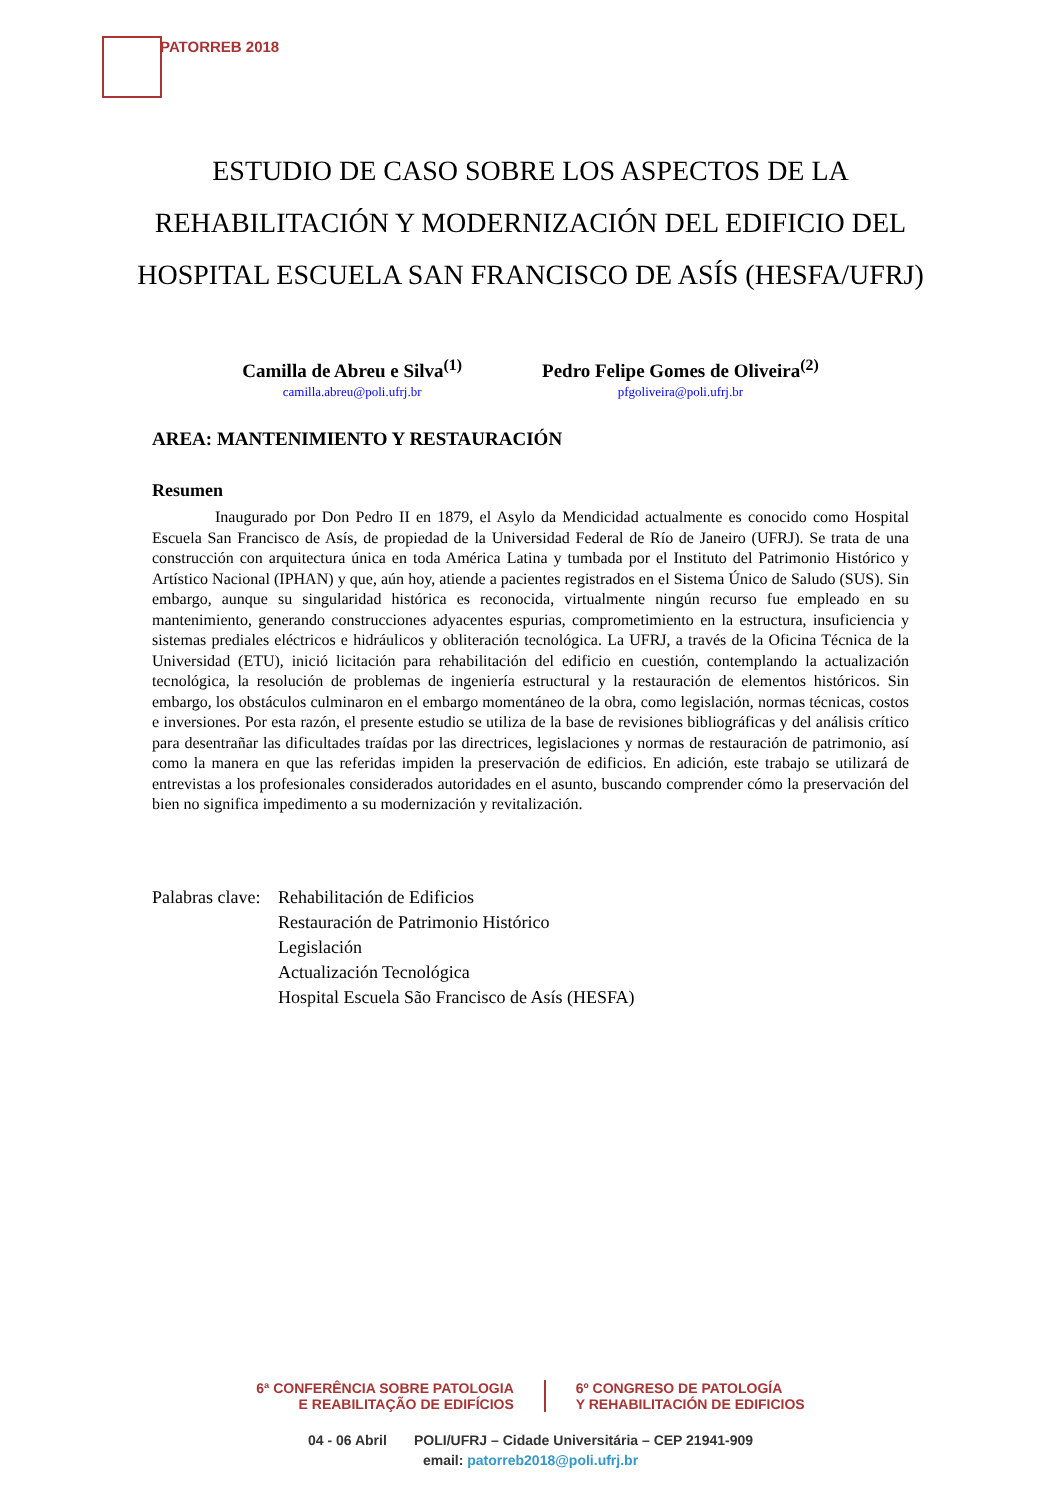PATORREB 2018
ESTUDIO DE CASO SOBRE LOS ASPECTOS DE LA
REHABILITACIÓN Y MODERNIZACIÓN DEL EDIFICIO DEL
HOSPITAL ESCUELA SAN FRANCISCO DE ASÍS (HESFA/UFRJ)
Camilla de Abreu e Silva<sup>(1)</sup>
camilla.abreu@poli.ufrj.br
Pedro Felipe Gomes de Oliveira<sup>(2)</sup>
pfgoliveira@poli.ufrj.br
AREA: MANTENIMIENTO Y RESTAURACIÓN
Resumen
Inaugurado por Don Pedro II en 1879, el Asylo da Mendicidad actualmente es conocido como Hospital Escuela San Francisco de Asís, de propiedad de la Universidad Federal de Río de Janeiro (UFRJ). Se trata de una construcción con arquitectura única en toda América Latina y tumbada por el Instituto del Patrimonio Histórico y Artístico Nacional (IPHAN) y que, aún hoy, atiende a pacientes registrados en el Sistema Único de Saludo (SUS). Sin embargo, aunque su singularidad histórica es reconocida, virtualmente ningún recurso fue empleado en su mantenimiento, generando construcciones adyacentes espurias, comprometimiento en la estructura, insuficiencia y sistemas prediales eléctricos e hidráulicos y obliteración tecnológica. La UFRJ, a través de la Oficina Técnica de la Universidad (ETU), inició licitación para rehabilitación del edificio en cuestión, contemplando la actualización tecnológica, la resolución de problemas de ingeniería estructural y la restauración de elementos históricos. Sin embargo, los obstáculos culminaron en el embargo momentáneo de la obra, como legislación, normas técnicas, costos e inversiones. Por esta razón, el presente estudio se utiliza de la base de revisiones bibliográficas y del análisis crítico para desentrañar las dificultades traídas por las directrices, legislaciones y normas de restauración de patrimonio, así como la manera en que las referidas impiden la preservación de edificios. En adición, este trabajo se utilizará de entrevistas a los profesionales considerados autoridades en el asunto, buscando comprender cómo la preservación del bien no significa impedimento a su modernización y revitalización.
Palabras clave:
Rehabilitación de Edificios
Restauración de Patrimonio Histórico
Legislación
Actualización Tecnológica
Hospital Escuela São Francisco de Asís (HESFA)
6ª CONFERÊNCIA SOBRE PATOLOGIA
E REABILITAÇÃO DE EDIFÍCIOS
6º CONGRESO DE PATOLOGÍA
Y REHABILITACIÓN DE EDIFICIOS
04 - 06 Abril POLI/UFRJ – Cidade Universitária – CEP 21941-909
email: patorreb2018@poli.ufrj.br